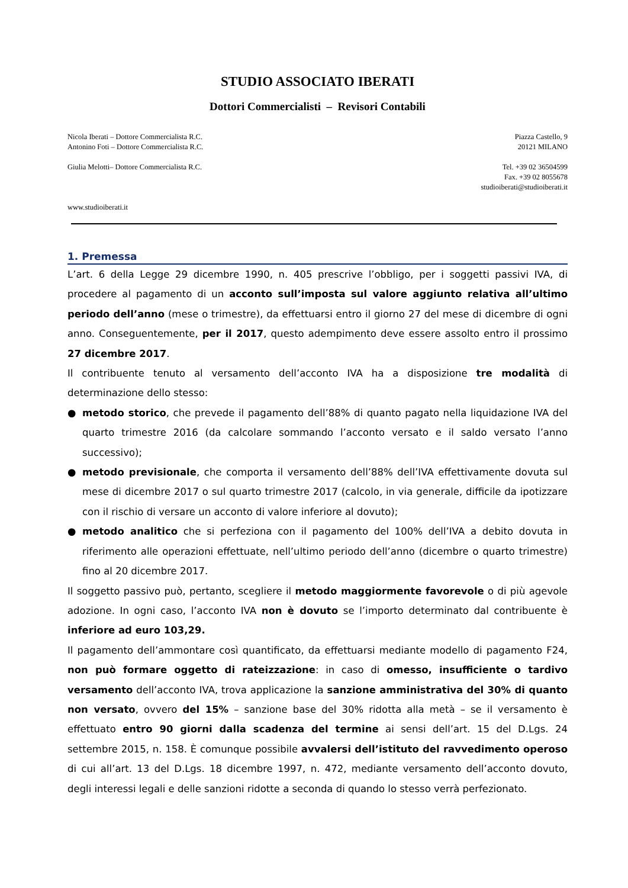STUDIO ASSOCIATO IBERATI
Dottori Commercialisti – Revisori Contabili
Nicola Iberati – Dottore Commercialista R.C.
Antonino Foti – Dottore Commercialista R.C.
Giulia Melotti– Dottore Commercialista R.C.
www.studioiberati.it
Piazza Castello, 9
20121 MILANO
Tel. +39 02 36504599
Fax. +39 02 8055678
studioiberati@studioiberati.it
1. Premessa
L’art. 6 della Legge 29 dicembre 1990, n. 405 prescrive l’obbligo, per i soggetti passivi IVA, di procedere al pagamento di un acconto sull’imposta sul valore aggiunto relativa all’ultimo periodo dell’anno (mese o trimestre), da effettuarsi entro il giorno 27 del mese di dicembre di ogni anno. Conseguentemente, per il 2017, questo adempimento deve essere assolto entro il prossimo 27 dicembre 2017.
Il contribuente tenuto al versamento dell’acconto IVA ha a disposizione tre modalità di determinazione dello stesso:
● metodo storico, che prevede il pagamento dell’88% di quanto pagato nella liquidazione IVA del quarto trimestre 2016 (da calcolare sommando l’acconto versato e il saldo versato l’anno successivo);
● metodo previsionale, che comporta il versamento dell’88% dell’IVA effettivamente dovuta sul mese di dicembre 2017 o sul quarto trimestre 2017 (calcolo, in via generale, difficile da ipotizzare con il rischio di versare un acconto di valore inferiore al dovuto);
● metodo analitico che si perfeziona con il pagamento del 100% dell’IVA a debito dovuta in riferimento alle operazioni effettuate, nell’ultimo periodo dell’anno (dicembre o quarto trimestre) fino al 20 dicembre 2017.
Il soggetto passivo può, pertanto, scegliere il metodo maggiormente favorevole o di più agevole adozione. In ogni caso, l’acconto IVA non è dovuto se l’importo determinato dal contribuente è inferiore ad euro 103,29.
Il pagamento dell’ammontare così quantificato, da effettuarsi mediante modello di pagamento F24, non può formare oggetto di rateizzazione: in caso di omesso, insufficiente o tardivo versamento dell’acconto IVA, trova applicazione la sanzione amministrativa del 30% di quanto non versato, ovvero del 15% – sanzione base del 30% ridotta alla metà – se il versamento è effettuato entro 90 giorni dalla scadenza del termine ai sensi dell’art. 15 del D.Lgs. 24 settembre 2015, n. 158. È comunque possibile avvalersi dell’istituto del ravvedimento operoso di cui all’art. 13 del D.Lgs. 18 dicembre 1997, n. 472, mediante versamento dell’acconto dovuto, degli interessi legali e delle sanzioni ridotte a seconda di quando lo stesso verrà perfezionato.